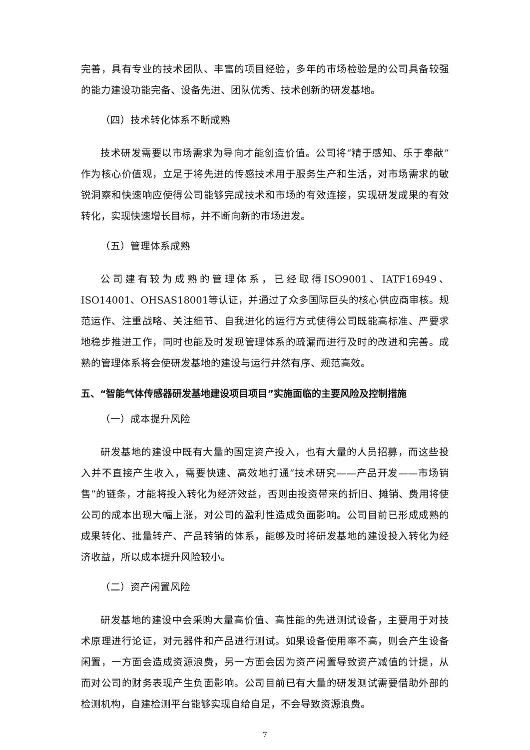完善，具有专业的技术团队、丰富的项目经验，多年的市场检验是的公司具备较强的能力建设功能完备、设备先进、团队优秀、技术创新的研发基地。
（四）技术转化体系不断成熟
技术研发需要以市场需求为导向才能创造价值。公司将“精于感知、乐于奉献”作为核心价值观，立足于将先进的传感技术用于服务生产和生活，对市场需求的敏锐洞察和快速响应使得公司能够完成技术和市场的有效连接，实现研发成果的有效转化，实现快速增长目标，并不断向新的市场进发。
（五）管理体系成熟
公司建有较为成熟的管理体系，已经取得ISO9001、IATF16949、ISO14001、OHSAS18001等认证，并通过了众多国际巨头的核心供应商审核。规范运作、注重战略、关注细节、自我进化的运行方式使得公司既能高标准、严要求地稳步推进工作，同时也能及时发现管理体系的疏漏而进行及时的改进和完善。成熟的管理体系将会使研发基地的建设与运行井然有序、规范高效。
五、“智能气体传感器研发基地建设项目项目”实施面临的主要风险及控制措施
（一）成本提升风险
研发基地的建设中既有大量的固定资产投入，也有大量的人员招募，而这些投入并不直接产生收入，需要快速、高效地打通“技术研究——产品开发——市场销售”的链条，才能将投入转化为经济效益，否则由投资带来的折旧、摊销、费用将使公司的成本出现大幅上涨，对公司的盈利性造成负面影响。公司目前已形成成熟的成果转化、批量转产、产品转销的体系，能够及时将研发基地的建设投入转化为经济收益，所以成本提升风险较小。
（二）资产闲置风险
研发基地的建设中会采购大量高价值、高性能的先进测试设备，主要用于对技术原理进行论证，对元器件和产品进行测试。如果设备使用率不高，则会产生设备闲置，一方面会造成资源浪费，另一方面会因为资产闲置导致资产减值的计提，从而对公司的财务表现产生负面影响。公司目前已有大量的研发测试需要借助外部的检测机构，自建检测平台能够实现自给自足，不会导致资源浪费。
7